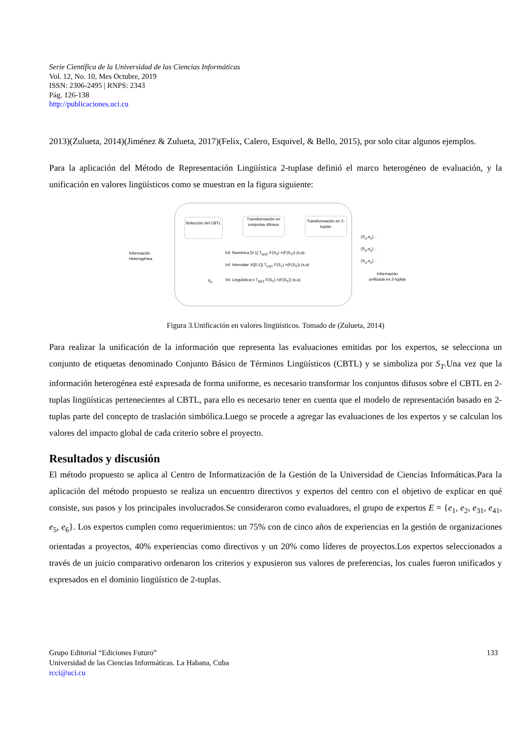Serie Científica de la Universidad de las Ciencias Informáticas
Vol. 12, No. 10, Mes Octubre, 2019
ISSN: 2306-2495 | RNPS: 2343
Pág. 126-138
http://publicaciones.uci.cu
2013)(Zulueta, 2014)(Jiménez & Zulueta, 2017)(Felix, Calero, Esquivel, & Bello, 2015), por solo citar algunos ejemplos.
Para la aplicación del Método de Representación Lingüística 2-tuplase definió el marco heterogéneo de evaluación, y la unificación en valores lingüísticos como se muestran en la figura siguiente:
Selección del CBTL
Transformación en conjuntos difusos
Transformación en 2-tuplas
Información
Heterogénea
Inf. Numérica [0,1] T<sub>NST</sub> F(S<sub>T</sub>) ×(F(S<sub>T</sub>)) (s,α)
Inf. Intervalar V([0,1]) T<sub>VST</sub> F(S<sub>T</sub>) ×(F(S<sub>T</sub>)) (s,α)
Inf. Lingüística s T<sub>SST</sub> F(S<sub>T</sub>) ×(F(S<sub>T</sub>)) (s,α)
S<sub>T</sub>
(S<sub>a</sub>,α<sub>a</sub>)…
(S<sub>a</sub>,α<sub>a</sub>)…
(S<sub>a</sub>,α<sub>a</sub>)…
Información
unificada en 2-tuplas
Figura 3.Unificación en valores lingüísticos. Tomado de (Zulueta, 2014)
Para realizar la unificación de la información que representa las evaluaciones emitidas por los expertos, se selecciona un conjunto de etiquetas denominado Conjunto Básico de Términos Lingüísticos (CBTL) y se simboliza por S<sub>T</sub>.Una vez que la información heterogénea esté expresada de forma uniforme, es necesario transformar los conjuntos difusos sobre el CBTL en 2-tuplas lingüísticas pertenecientes al CBTL, para ello es necesario tener en cuenta que el modelo de representación basado en 2-tuplas parte del concepto de traslación simbólica.Luego se procede a agregar las evaluaciones de los expertos y se calculan los valores del impacto global de cada criterio sobre el proyecto.
Resultados y discusión
El método propuesto se aplica al Centro de Informatización de la Gestión de la Universidad de Ciencias Informáticas.Para la aplicación del método propuesto se realiza un encuentro directivos y expertos del centro con el objetivo de explicar en qué consiste, sus pasos y los principales involucrados.Se consideraron como evaluadores, el grupo de expertos E = {e<sub>1</sub>, e<sub>2</sub>, e<sub>31</sub>, e<sub>41</sub>, e<sub>5</sub>, e<sub>6</sub>}. Los expertos cumplen como requerimientos: un 75% con de cinco años de experiencias en la gestión de organizaciones orientadas a proyectos, 40% experiencias como directivos y un 20% como líderes de proyectos.Los expertos seleccionados a través de un juicio comparativo ordenaron los criterios y expusieron sus valores de preferencias, los cuales fueron unificados y expresados en el dominio lingüístico de 2-tuplas.
133 Grupo Editorial “Ediciones Futuro”
Universidad de las Ciencias Informáticas. La Habana, Cuba
rcci@uci.cu